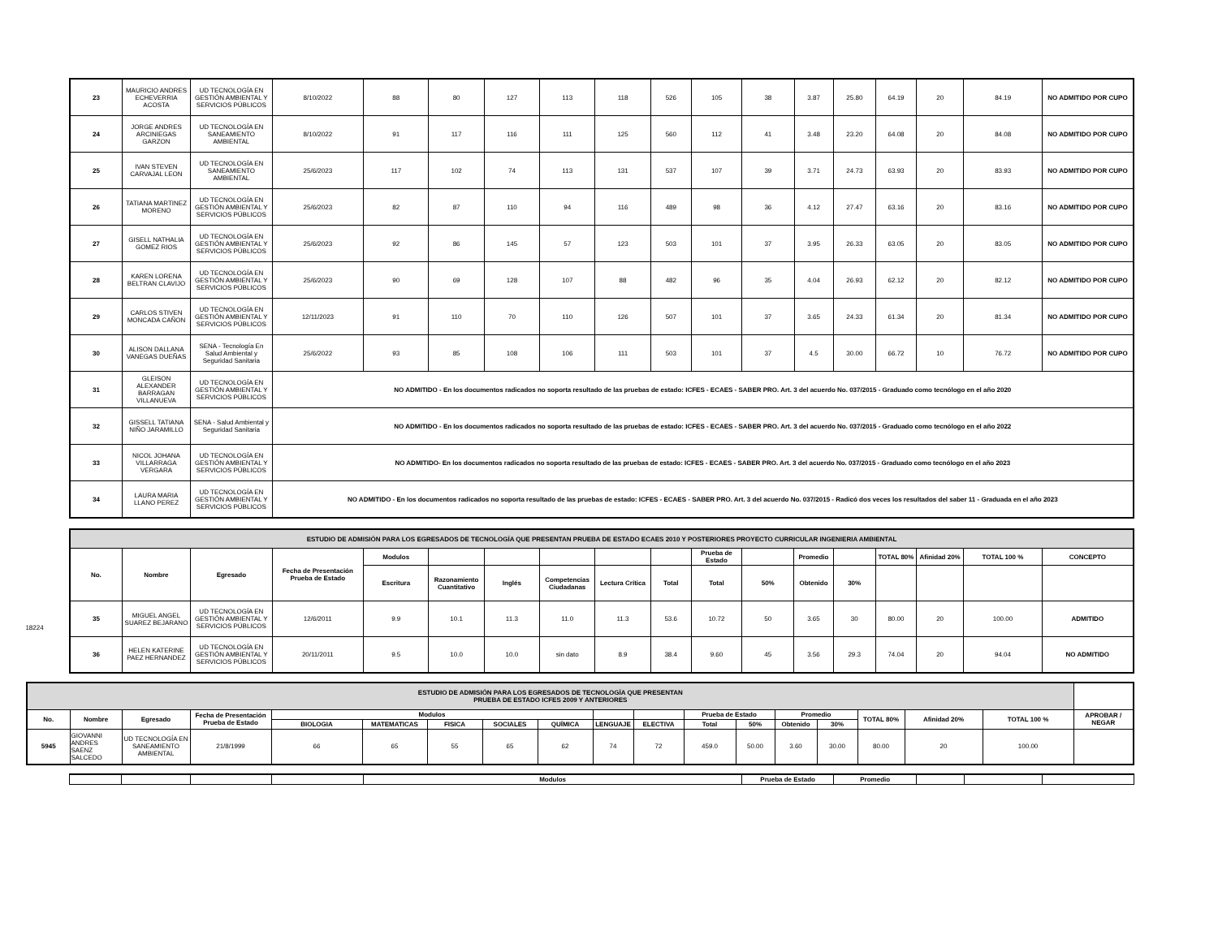| 23 | MAURICIO ANDRES ECHEVERRIA ACOSTA | UD TECNOLOGÍA EN GESTIÓN AMBIENTAL Y SERVICIOS PÚBLICOS | 8/10/2022 | 88 | 80 | 127 | 113 | 118 | 526 | 105 | 38 | 3.87 | 25.80 | 64.19 | 20 | 84.19 | NO ADMITIDO POR CUPO |
| 24 | JORGE ANDRES ARCINIEGAS GARZON | UD TECNOLOGÍA EN SANEAMIENTO AMBIENTAL | 8/10/2022 | 91 | 117 | 116 | 111 | 125 | 560 | 112 | 41 | 3.48 | 23.20 | 64.08 | 20 | 84.08 | NO ADMITIDO POR CUPO |
| 25 | IVAN STEVEN CARVAJAL LEON | UD TECNOLOGÍA EN SANEAMIENTO AMBIENTAL | 25/6/2023 | 117 | 102 | 74 | 113 | 131 | 537 | 107 | 39 | 3.71 | 24.73 | 63.93 | 20 | 83.93 | NO ADMITIDO POR CUPO |
| 26 | TATIANA MARTINEZ MORENO | UD TECNOLOGÍA EN GESTIÓN AMBIENTAL Y SERVICIOS PÚBLICOS | 25/6/2023 | 82 | 87 | 110 | 94 | 116 | 489 | 98 | 36 | 4.12 | 27.47 | 63.16 | 20 | 83.16 | NO ADMITIDO POR CUPO |
| 27 | GISELL NATHALIA GOMEZ RIOS | UD TECNOLOGÍA EN GESTIÓN AMBIENTAL Y SERVICIOS PÚBLICOS | 25/6/2023 | 92 | 86 | 145 | 57 | 123 | 503 | 101 | 37 | 3.95 | 26.33 | 63.05 | 20 | 83.05 | NO ADMITIDO POR CUPO |
| 28 | KAREN LORENA BELTRAN CLAVIJO | UD TECNOLOGÍA EN GESTIÓN AMBIENTAL Y SERVICIOS PÚBLICOS | 25/6/2023 | 90 | 69 | 128 | 107 | 88 | 482 | 96 | 35 | 4.04 | 26.93 | 62.12 | 20 | 82.12 | NO ADMITIDO POR CUPO |
| 29 | CARLOS STIVEN MONCADA CAÑON | UD TECNOLOGÍA EN GESTIÓN AMBIENTAL Y SERVICIOS PÚBLICOS | 12/11/2023 | 91 | 110 | 70 | 110 | 126 | 507 | 101 | 37 | 3.65 | 24.33 | 61.34 | 20 | 81.34 | NO ADMITIDO POR CUPO |
| 30 | ALISON DALLANA VANEGAS DUEÑAS | SENA - Tecnología En Salud Ambiental y Seguridad Sanitaria | 25/6/2022 | 93 | 85 | 108 | 106 | 111 | 503 | 101 | 37 | 4.5 | 30.00 | 66.72 | 10 | 76.72 | NO ADMITIDO POR CUPO |
| 31 | GLEISON ALEXANDER BARRAGAN VILLANUEVA | UD TECNOLOGÍA EN GESTIÓN AMBIENTAL Y SERVICIOS PÚBLICOS | NO ADMITIDO - En los documentos radicados no soporta resultado de las pruebas de estado: ICFES - ECAES - SABER PRO. Art. 3 del acuerdo No. 037/2015 - Graduado como tecnólogo en el año 2020 | | | | | | | | | | | | | | |
| 32 | GISSELL TATIANA NIÑO JARAMILLO | SENA - Salud Ambiental y Seguridad Sanitaria | NO ADMITIDO - En los documentos radicados no soporta resultado de las pruebas de estado: ICFES - ECAES - SABER PRO. Art. 3 del acuerdo No. 037/2015 - Graduado como tecnólogo en el año 2022 | | | | | | | | | | | | | | |
| 33 | NICOL JOHANA VILLARRAGA VERGARA | UD TECNOLOGÍA EN GESTIÓN AMBIENTAL Y SERVICIOS PÚBLICOS | NO ADMITIDO- En los documentos radicados no soporta resultado de las pruebas de estado: ICFES - ECAES - SABER PRO. Art. 3 del acuerdo No. 037/2015 - Graduado como tecnólogo en el año 2023 | | | | | | | | | | | | | | |
| 34 | LAURA MARIA LLANO PEREZ | UD TECNOLOGÍA EN GESTIÓN AMBIENTAL Y SERVICIOS PÚBLICOS | NO ADMITIDO - En los documentos radicados no soporta resultado de las pruebas de estado: ICFES - ECAES - SABER PRO. Art. 3 del acuerdo No. 037/2015 - Radicó dos veces los resultados del saber 11 - Graduada en el año 2023 | | | | | | | | | | | | | | |
18224
| ESTUDIO DE ADMISIÓN PARA LOS EGRESADOS DE TECNOLOGÍA QUE PRESENTAN PRUEBA DE ESTADO ECAES 2010 Y POSTERIORES PROYECTO CURRICULAR INGENIERIA AMBIENTAL | | | | | | | | | | | | | | | | | |
| No. | Nombre | Egresado | Fecha de Presentación Prueba de Estado | Modulos | | | | | | Prueba de Estado | | Promedio | | TOTAL 80% | Afinidad 20% | TOTAL 100 % | CONCEPTO |
| | | | | Escritura | Razonamiento Cuantitativo | Inglés | Competencias Ciudadanas | Lectura Crítica | Total | Total | 50% | Obtenido | 30% | | | | |
| 35 | MIGUEL ANGEL SUAREZ BEJARANO | UD TECNOLOGÍA EN GESTIÓN AMBIENTAL Y SERVICIOS PÚBLICOS | 12/6/2011 | 9.9 | 10.1 | 11.3 | 11.0 | 11.3 | 53.6 | 10.72 | 50 | 3.65 | 30 | 80.00 | 20 | 100.00 | ADMITIDO |
| 36 | HELEN KATERINE PAEZ HERNANDEZ | UD TECNOLOGÍA EN GESTIÓN AMBIENTAL Y SERVICIOS PÚBLICOS | 20/11/2011 | 9.5 | 10.0 | 10.0 | sin dato | 8.9 | 38.4 | 9.60 | 45 | 3.56 | 29.3 | 74.04 | 20 | 94.04 | NO ADMITIDO |
| ESTUDIO DE ADMISIÓN PARA LOS EGRESADOS DE TECNOLOGÍA QUE PRESENTAN PRUEBA DE ESTADO ICFES 2009 Y ANTERIORES | | | | | | | | | | | | | | | | | | |
| No. | Nombre | Egresado | Fecha de Presentación Prueba de Estado | Modulos | | | | | | | Prueba de Estado | | Promedio | | TOTAL 80% | Afinidad 20% | TOTAL 100 % | APROBAR / NEGAR |
| | | | | BIOLOGIA | MATEMATICAS | FISICA | SOCIALES | QUÍMICA | LENGUAJE | ELECTIVA | Total | 50% | Obtenido | 30% | | | | |
| 5945 | GIOVANNI ANDRES SAENZ SALCEDO | UD TECNOLOGÍA EN SANEAMIENTO AMBIENTAL | 21/8/1999 | 66 | 65 | 55 | 65 | 62 | 74 | 72 | 459.0 | 50.00 | 3.60 | 30.00 | 80.00 | 20 | 100.00 | |
| | | | | Modulos | Prueba de Estado | Promedio | | | |